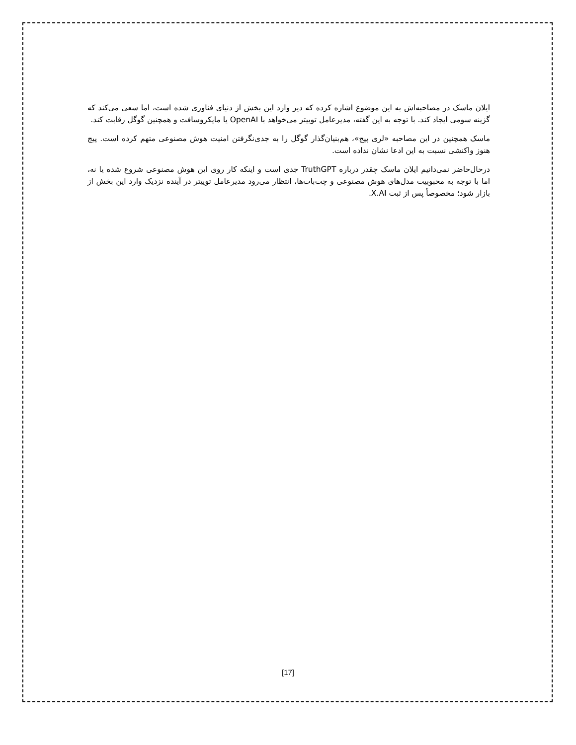ایلان ماسک در مصاحبه‌اش به این موضوع اشاره کرده که دیر وارد این بخش از دنیای فناوری شده است، اما سعی می‌کند که گزینه سومی ایجاد کند. با توجه به این گفته، مدیرعامل توییتر می‌خواهد با OpenAI یا مایکروسافت و همچنین گوگل رقابت کند.
ماسک همچنین در این مصاحبه «لری پیج»، هم‌بنیان‌گذار گوگل را به جدی‌نگرفتن امنیت هوش مصنوعی متهم کرده است. پیج هنوز واکنشی نسبت به این ادعا نشان نداده است.
درحال‌حاضر نمی‌دانیم ایلان ماسک چقدر درباره TruthGPT جدی است و اینکه کار روی این هوش مصنوعی شروع شده یا نه، اما با توجه به محبوبیت مدل‌های هوش مصنوعی و چت‌بات‌ها، انتظار می‌رود مدیرعامل توییتر در آینده نزدیک وارد این بخش از بازار شود؛ مخصوصاً پس از ثبت X.AI.
[17]